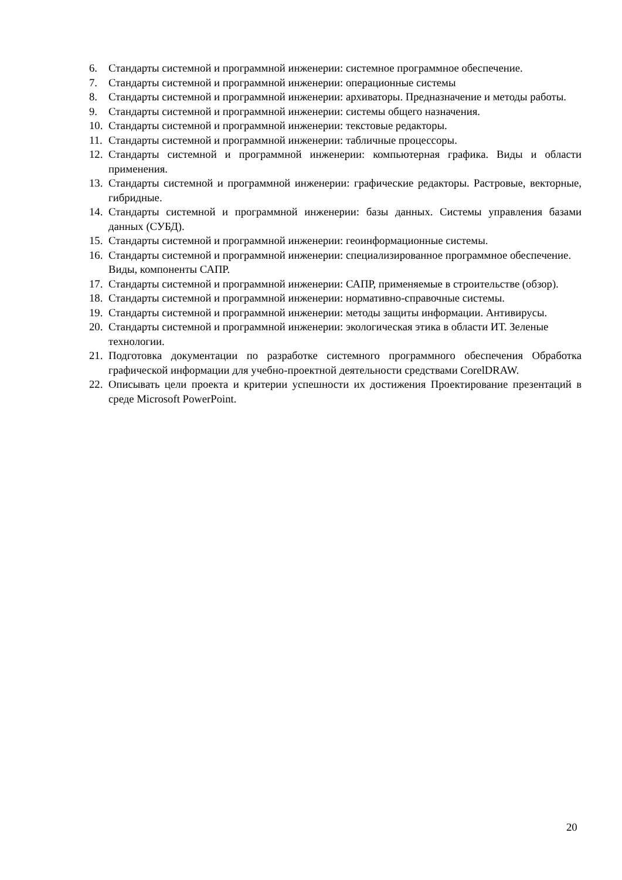6. Стандарты системной и программной инженерии: системное программное обеспечение.
7. Стандарты системной и программной инженерии: операционные системы
8. Стандарты системной и программной инженерии: архиваторы. Предназначение и методы работы.
9. Стандарты системной и программной инженерии: системы общего назначения.
10. Стандарты системной и программной инженерии: текстовые редакторы.
11. Стандарты системной и программной инженерии: табличные процессоры.
12. Стандарты системной и программной инженерии: компьютерная графика. Виды и области применения.
13. Стандарты системной и программной инженерии: графические редакторы. Растровые, векторные, гибридные.
14. Стандарты системной и программной инженерии: базы данных. Системы управления базами данных (СУБД).
15. Стандарты системной и программной инженерии: геоинформационные системы.
16. Стандарты системной и программной инженерии: специализированное программное обеспечение. Виды, компоненты САПР.
17. Стандарты системной и программной инженерии: САПР, применяемые в строительстве (обзор).
18. Стандарты системной и программной инженерии: нормативно-справочные системы.
19. Стандарты системной и программной инженерии: методы защиты информации. Антивирусы.
20. Стандарты системной и программной инженерии: экологическая этика в области ИТ. Зеленые технологии.
21. Подготовка документации по разработке системного программного обеспечения Обработка графической информации для учебно-проектной деятельности средствами CorelDRAW.
22. Описывать цели проекта и критерии успешности их достижения Проектирование презентаций в среде Microsoft PowerPoint.
20